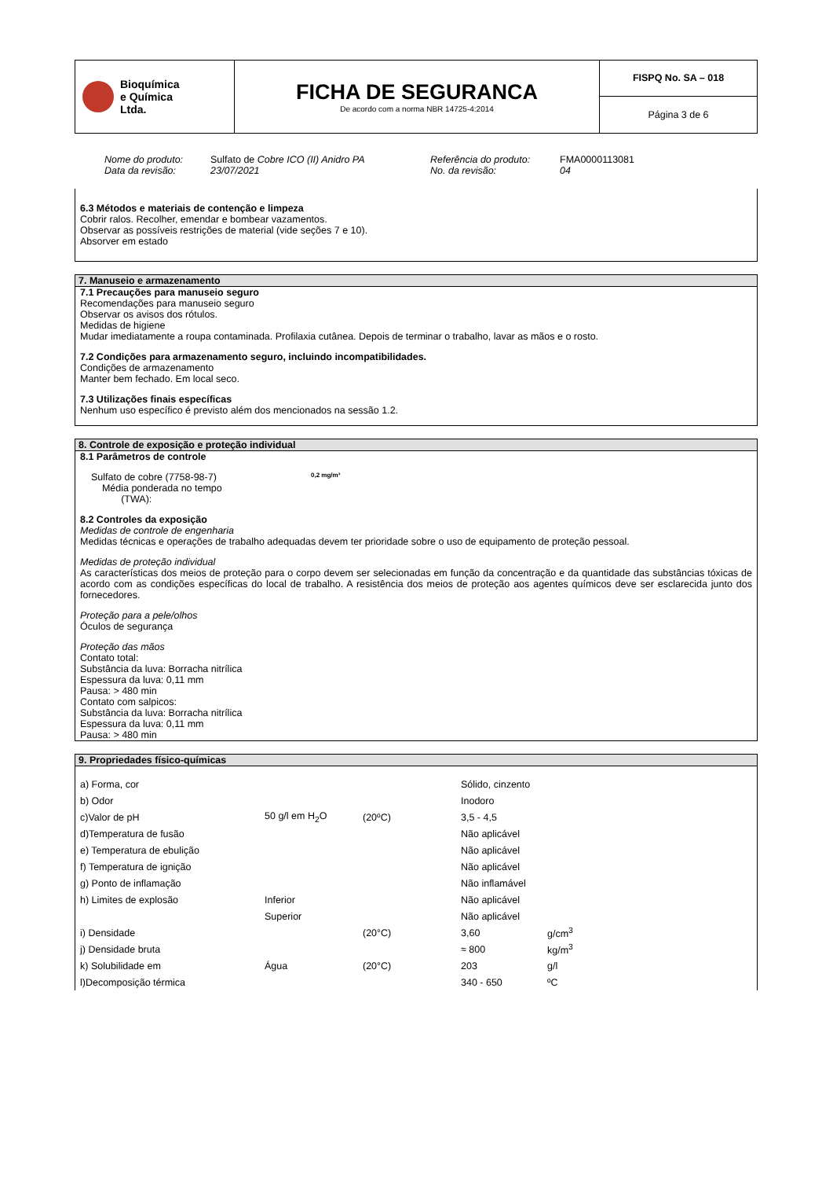| Bioquímica e Química Ltda. | FICHA DE SEGURANCA De acordo com a norma NBR 14725-4:2014 | FISPQ No. SA – 018 Página 3 de 6 |
Nome do produto: Sulfato de Cobre ICO (II) Anidro PA Referência do produto: FMA0000113081 Data da revisão: 23/07/2021 No. da revisão: 04
6.3 Métodos e materiais de contenção e limpeza
Cobrir ralos. Recolher, emendar e bombear vazamentos.
Observar as possíveis restrições de material (vide seções 7 e 10).
Absorver em estado
7. Manuseio e armazenamento
7.1 Precauções para manuseio seguro
Recomendações para manuseio seguro
Observar os avisos dos rótulos.
Medidas de higiene
Mudar imediatamente a roupa contaminada. Profilaxia cutânea. Depois de terminar o trabalho, lavar as mãos e o rosto.
7.2 Condições para armazenamento seguro, incluindo incompatibilidades.
Condições de armazenamento
Manter bem fechado. Em local seco.
7.3 Utilizações finais específicas
Nenhum uso específico é previsto além dos mencionados na sessão 1.2.
8. Controle de exposição e proteção individual
8.1 Parâmetros de controle
Sulfato de cobre (7758-98-7)
Média ponderada no tempo
(TWA):
0,2 mg/m³
8.2 Controles da exposição
Medidas de controle de engenharia
Medidas técnicas e operações de trabalho adequadas devem ter prioridade sobre o uso de equipamento de proteção pessoal.
Medidas de proteção individual
As características dos meios de proteção para o corpo devem ser selecionadas em função da concentração e da quantidade das substâncias tóxicas de acordo com as condições específicas do local de trabalho. A resistência dos meios de proteção aos agentes químicos deve ser esclarecida junto dos fornecedores.
Proteção para a pele/olhos
Óculos de segurança
Proteção das mãos
Contato total:
Substância da luva: Borracha nitrílica
Espessura da luva: 0,11 mm
Pausa: > 480 min
Contato com salpicos:
Substância da luva: Borracha nitrílica
Espessura da luva: 0,11 mm
Pausa: > 480 min
9. Propriedades físico-químicas
| a) Forma, cor | | | Sólido, cinzento | |
| b) Odor | | | Inodoro | |
| c)Valor de pH | 50 g/l em H<sub>2</sub>O | (20ºC) | 3,5 - 4,5 | |
| d)Temperatura de fusão | | | Não aplicável | |
| e) Temperatura de ebulição | | | Não aplicável | |
| f) Temperatura de ignição | | | Não aplicável | |
| g) Ponto de inflamação | | | Não inflamável | |
| h) Limites de explosão | Inferior | | Não aplicável | |
| | Superior | | Não aplicável | |
| i) Densidade | | (20°C) | 3,60 | g/cm<sup>3</sup> |
| j) Densidade bruta | | | ≈ 800 | kg/m<sup>3</sup> |
| k) Solubilidade em | Água | (20°C) | 203 | g/l |
| l)Decomposição térmica | | | 340 - 650 | ºC |